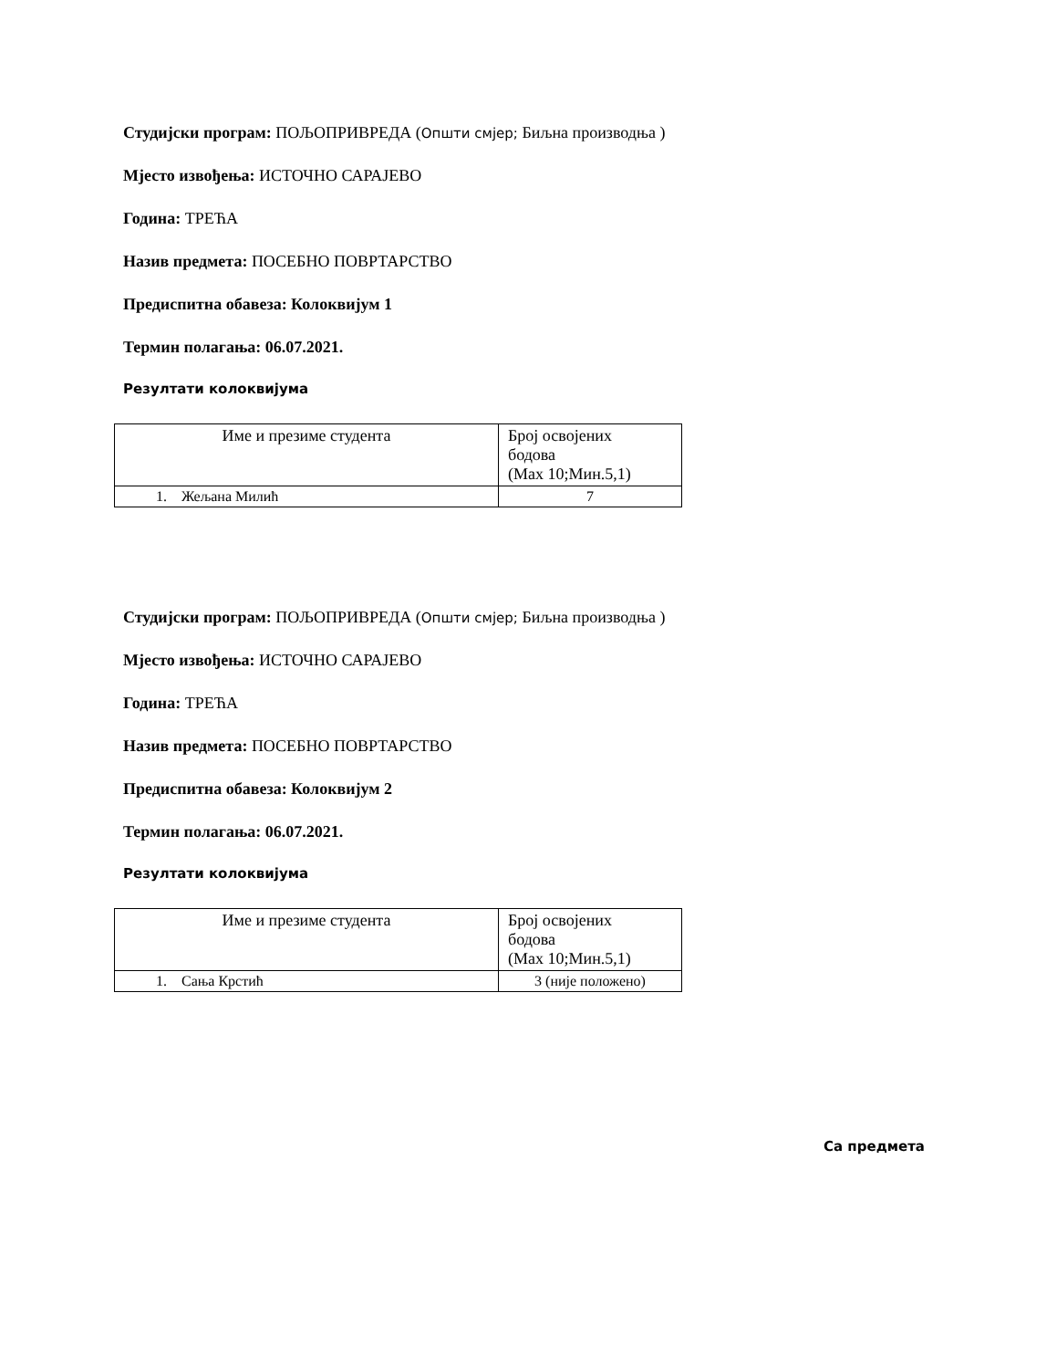Студијски програм: ПОЉОПРИВРЕДА (Општи смјер; Биљна производња )
Мјесто извођења: ИСТОЧНО САРАЈЕВО
Година: ТРЕЋА
Назив предмета: ПОСЕБНО ПОВРТАРСТВО
Предиспитна обавеза: Колоквијум 1
Термин полагања: 06.07.2021.
Резултати колоквијума
| Име и презиме студента | Број освојених бодова (Max 10;Мин.5,1) |
| 1. Жељана Милић | 7 |
Студијски програм: ПОЉОПРИВРЕДА (Општи смјер; Биљна производња )
Мјесто извођења: ИСТОЧНО САРАЈЕВО
Година: ТРЕЋА
Назив предмета: ПОСЕБНО ПОВРТАРСТВО
Предиспитна обавеза: Колоквијум 2
Термин полагања: 06.07.2021.
Резултати колоквијума
| Име и презиме студента | Број освојених бодова (Max 10;Мин.5,1) |
| 1. Сања Крстић | 3 (није положено) |
Са предмета